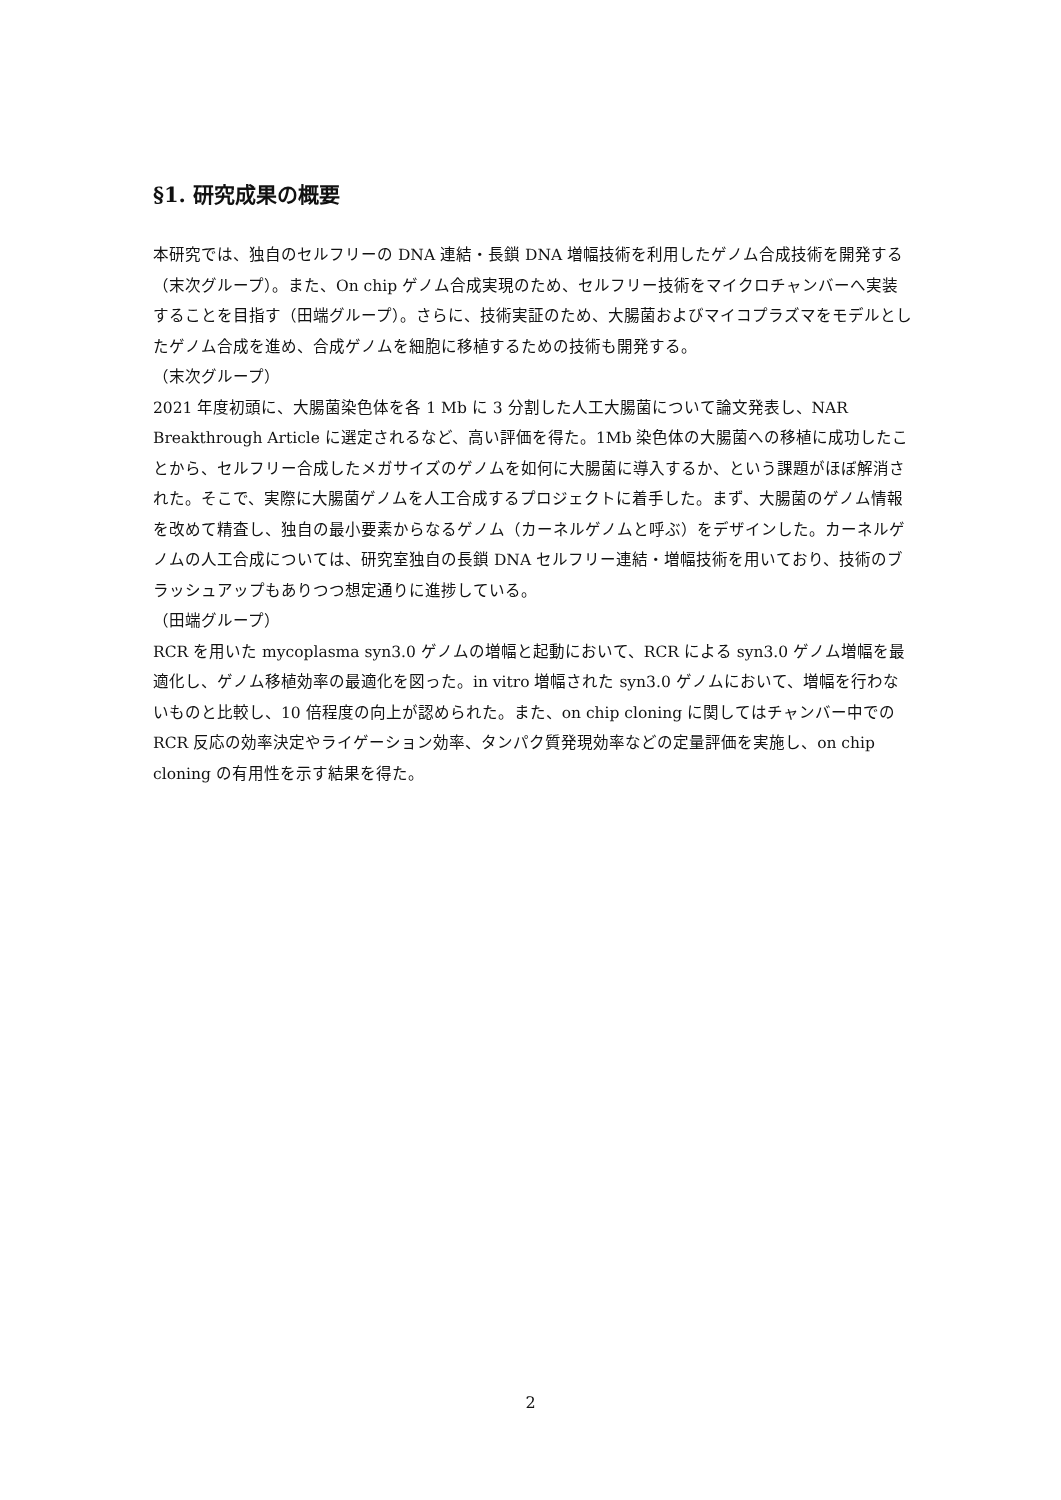§1. 研究成果の概要
本研究では、独自のセルフリーの DNA 連結・長鎖 DNA 増幅技術を利用したゲノム合成技術を開発する（末次グループ）。また、On chip ゲノム合成実現のため、セルフリー技術をマイクロチャンバーへ実装することを目指す（田端グループ）。さらに、技術実証のため、大腸菌およびマイコプラズマをモデルとしたゲノム合成を進め、合成ゲノムを細胞に移植するための技術も開発する。
（末次グループ）
2021 年度初頭に、大腸菌染色体を各 1 Mb に 3 分割した人工大腸菌について論文発表し、NAR Breakthrough Article に選定されるなど、高い評価を得た。1Mb 染色体の大腸菌への移植に成功したことから、セルフリー合成したメガサイズのゲノムを如何に大腸菌に導入するか、という課題がほぼ解消された。そこで、実際に大腸菌ゲノムを人工合成するプロジェクトに着手した。まず、大腸菌のゲノム情報を改めて精査し、独自の最小要素からなるゲノム（カーネルゲノムと呼ぶ）をデザインした。カーネルゲノムの人工合成については、研究室独自の長鎖 DNA セルフリー連結・増幅技術を用いており、技術のブラッシュアップもありつつ想定通りに進捗している。
（田端グループ）
RCR を用いた mycoplasma syn3.0 ゲノムの増幅と起動において、RCR による syn3.0 ゲノム増幅を最適化し、ゲノム移植効率の最適化を図った。in vitro 増幅された syn3.0 ゲノムにおいて、増幅を行わないものと比較し、10 倍程度の向上が認められた。また、on chip cloning に関してはチャンバー中での RCR 反応の効率決定やライゲーション効率、タンパク質発現効率などの定量評価を実施し、on chip cloning の有用性を示す結果を得た。
2